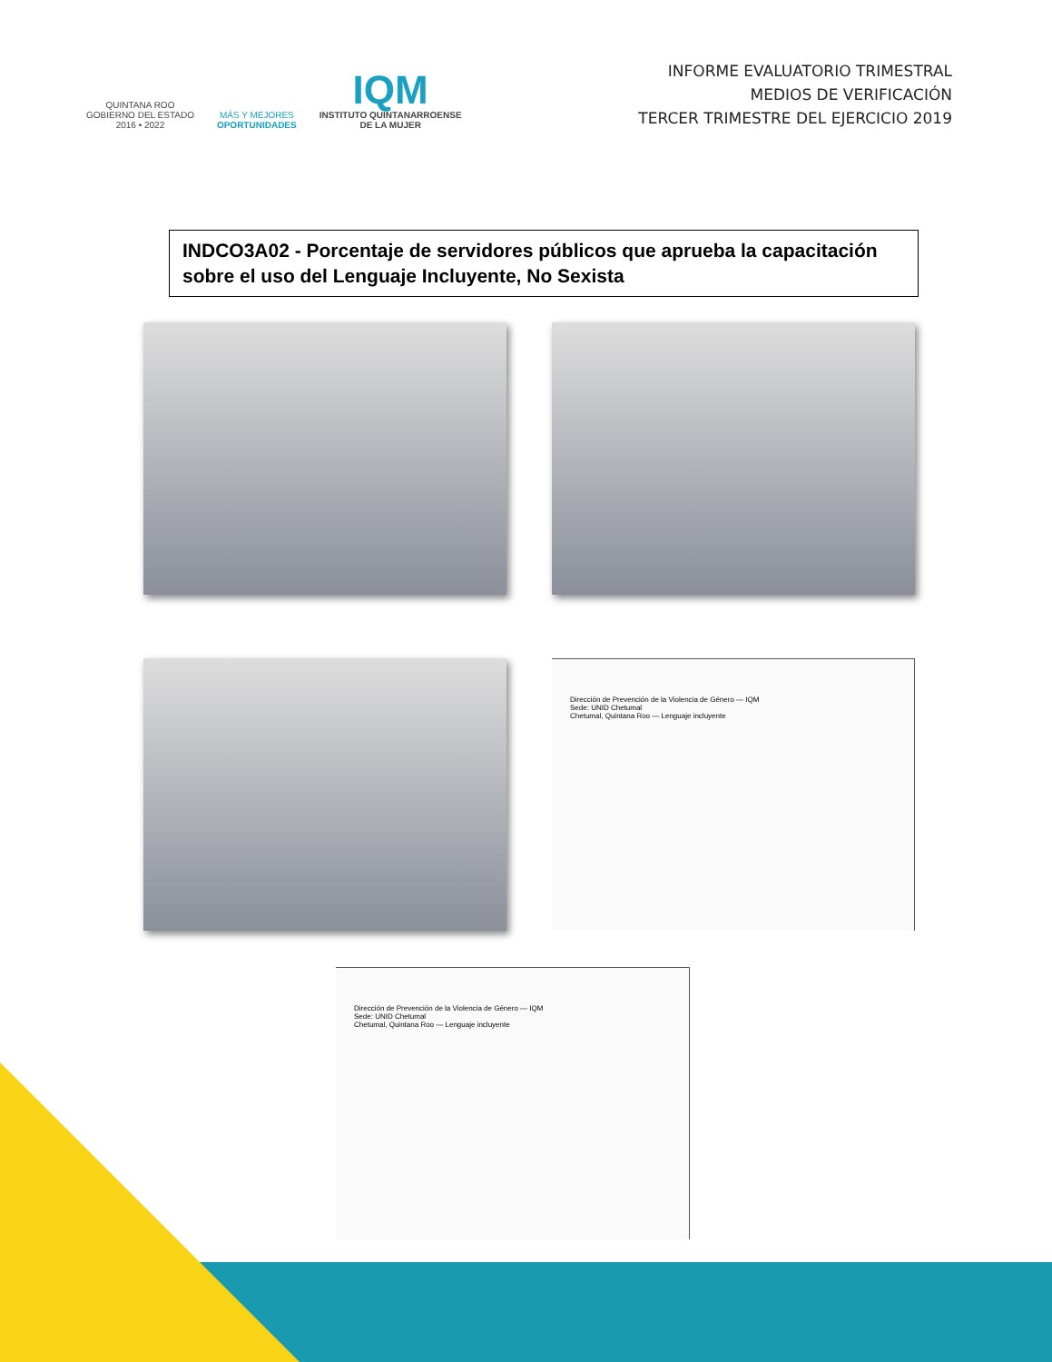QUINTANA ROO
GOBIERNO DEL ESTADO
2016 • 2022
MÁS Y MEJORES
OPORTUNIDADES
IQM
INSTITUTO QUINTANARROENSE
DE LA MUJER
INFORME EVALUATORIO TRIMESTRAL
MEDIOS DE VERIFICACIÓN
TERCER TRIMESTRE DEL EJERCICIO 2019
INDCO3A02 - Porcentaje de servidores públicos que aprueba la capacitación sobre el uso del Lenguaje Incluyente, No Sexista
Dirección de Prevención de la Violencia de Género — IQM
Sede: UNID Chetumal
Chetumal, Quintana Roo — Lenguaje incluyente
Dirección de Prevención de la Violencia de Género — IQM
Sede: UNID Chetumal
Chetumal, Quintana Roo — Lenguaje incluyente